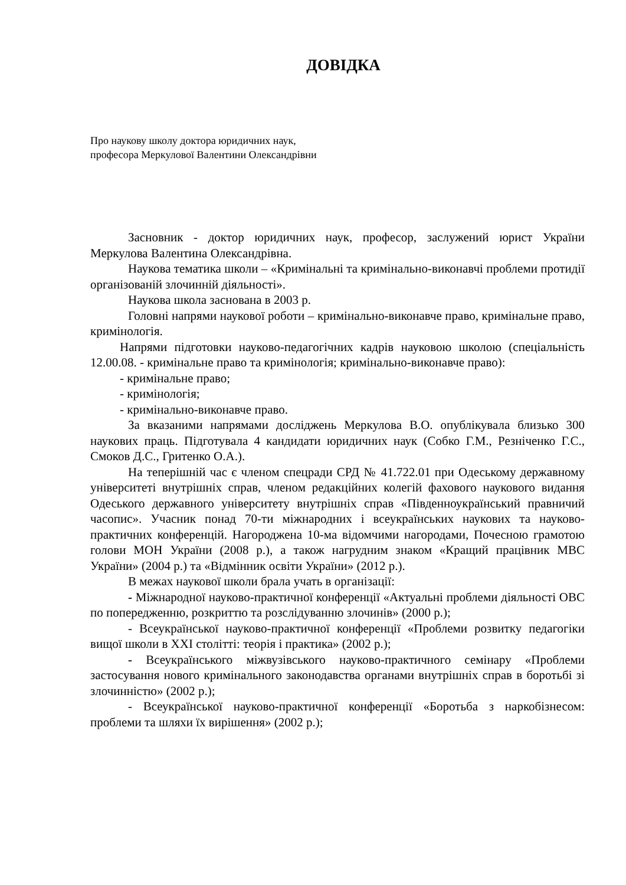ДОВІДКА
Про наукову школу доктора юридичних наук, професора Меркулової Валентини Олександрівни
Засновник - доктор юридичних наук, професор, заслужений юрист України Меркулова Валентина Олександрівна.
Наукова тематика школи – «Кримінальні та кримінально-виконавчі проблеми протидії організованій злочинній діяльності».
Наукова школа заснована в 2003 р.
Головні напрями наукової роботи – кримінально-виконавче право, кримінальне право, кримінологія.
Напрями підготовки науково-педагогічних кадрів науковою школою (спеціальність 12.00.08. - кримінальне право та кримінологія; кримінально-виконавче право):
- кримінальне право;
- кримінологія;
- кримінально-виконавче право.
За вказаними напрямами досліджень Меркулова В.О. опублікувала близько 300 наукових праць. Підготувала 4 кандидати юридичних наук (Собко Г.М., Резніченко Г.С., Смоков Д.С., Гритенко О.А.).
На теперішній час є членом спецради СРД № 41.722.01 при Одеському державному університеті внутрішніх справ, членом редакційних колегій фахового наукового видання Одеського державного університету внутрішніх справ «Південноукраїнський правничий часопис». Учасник понад 70-ти міжнародних і всеукраїнських наукових та науково-практичних конференцій. Нагороджена 10-ма відомчими нагородами, Почесною грамотою голови МОН України (2008 р.), а також нагрудним знаком «Кращий працівник МВС України» (2004 р.) та «Відмінник освіти України» (2012 р.).
В межах наукової школи брала учать в організації:
- Міжнародної науково-практичної конференції «Актуальні проблеми діяльності ОВС по попередженню, розкриттю та розслідуванню злочинів» (2000 р.);
- Всеукраїнської науково-практичної конференції «Проблеми розвитку педагогіки вищої школи в XXI столітті: теорія і практика» (2002 р.);
- Всеукраїнського міжвузівського науково-практичного семінару «Проблеми застосування нового кримінального законодавства органами внутрішніх справ в боротьбі зі злочинністю» (2002 р.);
- Всеукраїнської науково-практичної конференції «Боротьба з наркобізнесом: проблеми та шляхи їх вирішення» (2002 р.);